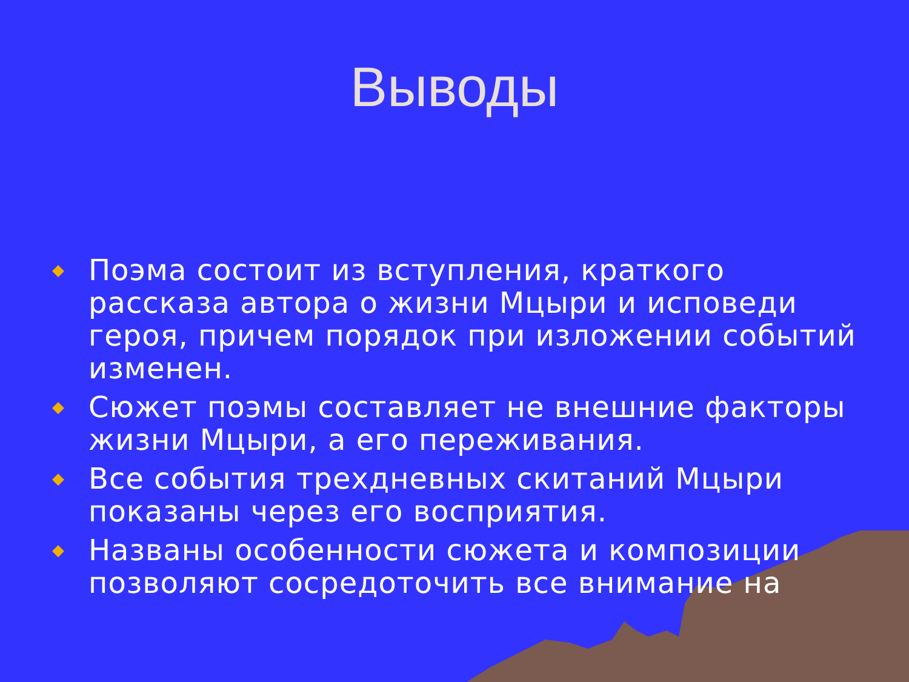Выводы
◆ Поэма состоит из вступления, краткого рассказа автора о жизни Мцыри и исповеди героя, причем порядок при изложении событий изменен.
◆ Сюжет поэмы составляет не внешние факторы жизни Мцыри, а его переживания.
◆ Все события трехдневных скитаний Мцыри показаны через его восприятия.
◆ Названы особенности сюжета и композиции позволяют сосредоточить все внимание на